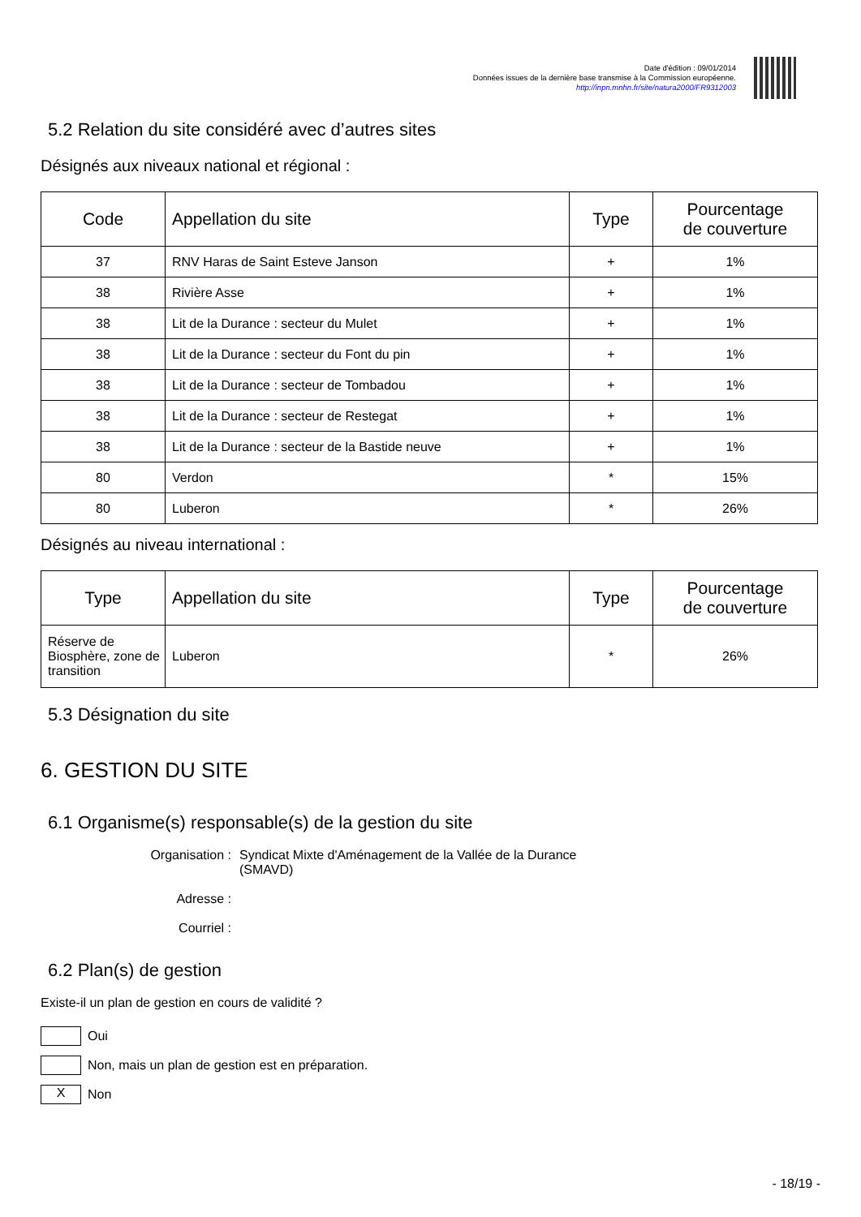Date d'édition : 09/01/2014
Données issues de la dernière base transmise à la Commission européenne.
http://inpn.mnhn.fr/site/natura2000/FR9312003
5.2 Relation du site considéré avec d’autres sites
Désignés aux niveaux national et régional :
| Code | Appellation du site | Type | Pourcentage de couverture |
| --- | --- | --- | --- |
| 37 | RNV Haras de Saint Esteve Janson | + | 1% |
| 38 | Rivière Asse | + | 1% |
| 38 | Lit de la Durance : secteur du Mulet | + | 1% |
| 38 | Lit de la Durance : secteur du Font du pin | + | 1% |
| 38 | Lit de la Durance : secteur de Tombadou | + | 1% |
| 38 | Lit de la Durance : secteur de Restegat | + | 1% |
| 38 | Lit de la Durance : secteur de la Bastide neuve | + | 1% |
| 80 | Verdon | * | 15% |
| 80 | Luberon | * | 26% |
Désignés au niveau international :
| Type | Appellation du site | Type | Pourcentage de couverture |
| --- | --- | --- | --- |
| Réserve de Biosphère, zone de transition | Luberon | * | 26% |
5.3 Désignation du site
6. GESTION DU SITE
6.1 Organisme(s) responsable(s) de la gestion du site
Organisation :
Syndicat Mixte d'Aménagement de la Vallée de la Durance (SMAVD)
Adresse :
Courriel :
6.2 Plan(s) de gestion
Existe-il un plan de gestion en cours de validité ?
Oui
Non, mais un plan de gestion est en préparation.
X Non
- 18/19 -